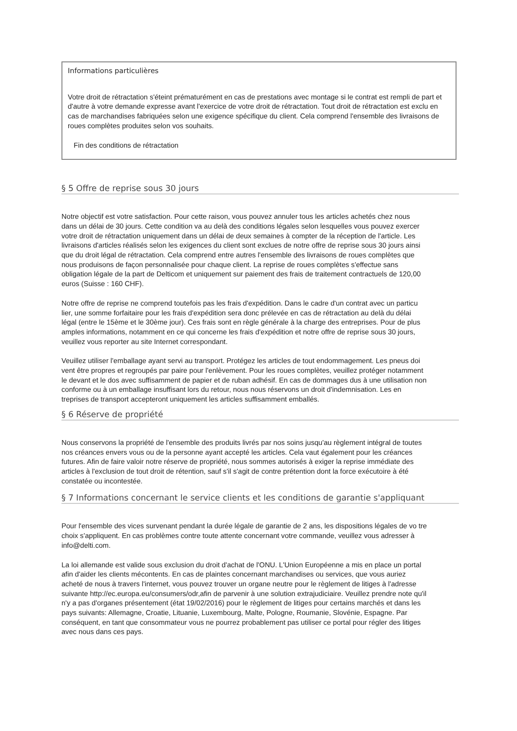Informations particulières
Votre droit de rétractation s'éteint prématurément en cas de prestations avec montage si le contrat est rempli de part et d'autre à votre demande expresse avant l'exercice de votre droit de rétractation. Tout droit de rétractation est exclu en cas de marchandises fabriquées selon une exigence spécifique du client. Cela comprend l'ensemble des livraisons de roues complètes produites selon vos souhaits.
Fin des conditions de rétractation
§ 5 Offre de reprise sous 30 jours
Notre objectif est votre satisfaction. Pour cette raison, vous pouvez annuler tous les articles achetés chez nous dans un délai de 30 jours. Cette condition va au delà des conditions légales selon lesquelles vous pouvez exercer votre droit de rétractation uniquement dans un délai de deux semaines à compter de la réception de l'article. Les livraisons d'articles réalisés selon les exigences du client sont exclues de notre offre de reprise sous 30 jours ainsi que du droit légal de rétractation. Cela comprend entre autres l'ensemble des livraisons de roues complètes que nous produisons de façon personnalisée pour chaque client. La reprise de roues complètes s'effectue sans obligation légale de la part de Delticom et uniquement sur paiement des frais de traitement contractuels de 120,00 euros (Suisse : 160 CHF).
Notre offre de reprise ne comprend toutefois pas les frais d'expédition. Dans le cadre d'un contrat avec un particu lier, une somme forfaitaire pour les frais d'expédition sera donc prélevée en cas de rétractation au delà du délai légal (entre le 15ème et le 30ème jour). Ces frais sont en règle générale à la charge des entreprises. Pour de plus amples informations, notamment en ce qui concerne les frais d'expédition et notre offre de reprise sous 30 jours, veuillez vous reporter au site Internet correspondant.
Veuillez utiliser l'emballage ayant servi au transport. Protégez les articles de tout endommagement. Les pneus doi vent être propres et regroupés par paire pour l'enlèvement. Pour les roues complètes, veuillez protéger notamment le devant et le dos avec suffisamment de papier et de ruban adhésif. En cas de dommages dus à une utilisation non conforme ou à un emballage insuffisant lors du retour, nous nous réservons un droit d'indemnisation. Les en treprises de transport accepteront uniquement les articles suffisamment emballés.
§ 6 Réserve de propriété
Nous conservons la propriété de l'ensemble des produits livrés par nos soins jusqu'au règlement intégral de toutes nos créances envers vous ou de la personne ayant accepté les articles. Cela vaut également pour les créances futures. Afin de faire valoir notre réserve de propriété, nous sommes autorisés à exiger la reprise immédiate des articles à l'exclusion de tout droit de rétention, sauf s'il s'agit de contre prétention dont la force exécutoire à été constatée ou incontestée.
§ 7 Informations concernant le service clients et les conditions de garantie s'appliquant
Pour l'ensemble des vices survenant pendant la durée légale de garantie de 2 ans, les dispositions légales de vo tre choix s'appliquent. En cas problèmes contre toute attente concernant votre commande, veuillez vous adresser à info@delti.com.
La loi allemande est valide sous exclusion du droit d'achat de l'ONU. L'Union Européenne a mis en place un portal afin d'aider les clients mécontents. En cas de plaintes concernant marchandises ou services, que vous auriez acheté de nous à travers l'internet, vous pouvez trouver un organe neutre pour le règlement de litiges à l'adresse suivante http://ec.europa.eu/consumers/odr,afin de parvenir à une solution extrajudiciaire. Veuillez prendre note qu'il n'y a pas d'organes présentement (état 19/02/2016) pour le règlement de litiges pour certains marchés et dans les pays suivants: Allemagne, Croatie, Lituanie, Luxembourg, Malte, Pologne, Roumanie, Slovénie, Espagne. Par conséquent, en tant que consommateur vous ne pourrez probablement pas utiliser ce portal pour régler des litiges avec nous dans ces pays.